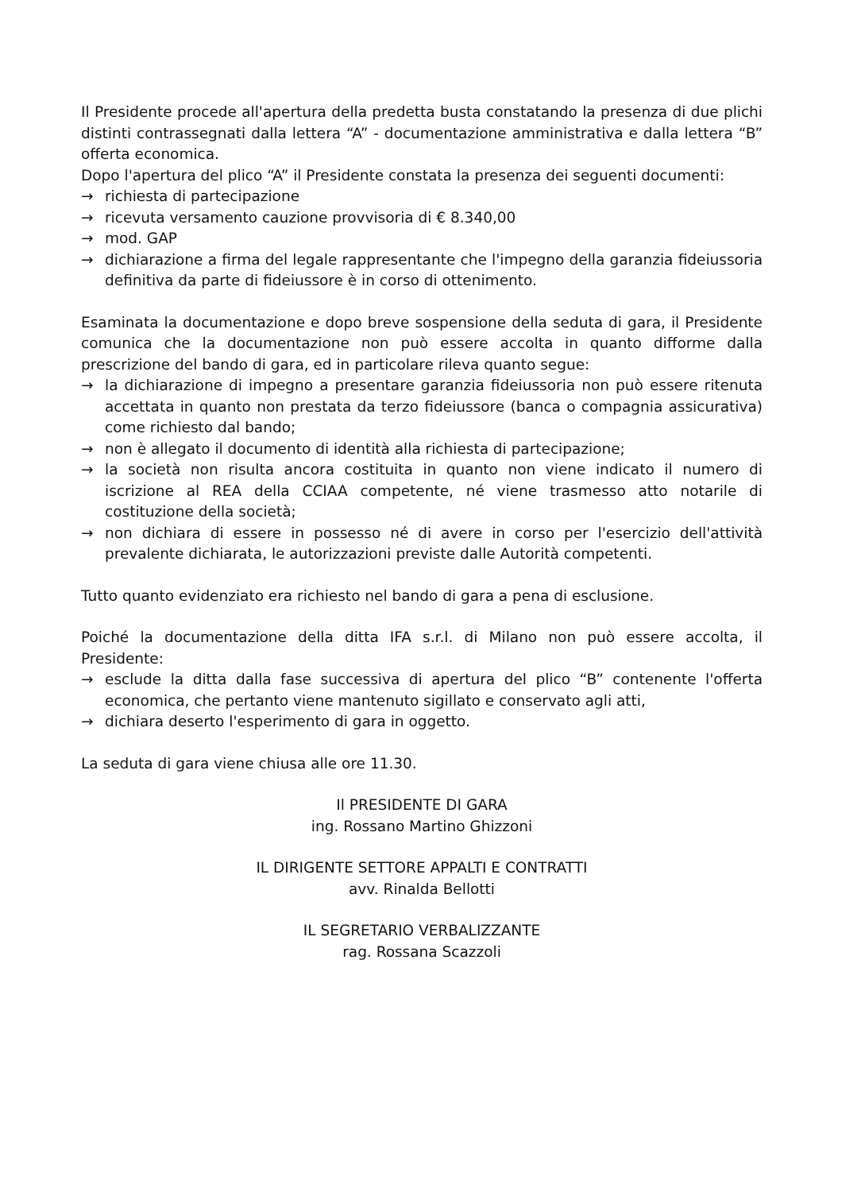Il Presidente procede all'apertura della predetta busta constatando la presenza di due plichi distinti contrassegnati dalla lettera “A” - documentazione amministrativa e dalla lettera “B” offerta economica.
Dopo l'apertura del plico “A” il Presidente constata la presenza dei seguenti documenti:
→ richiesta di partecipazione
→ ricevuta versamento cauzione provvisoria di € 8.340,00
→ mod. GAP
→ dichiarazione a firma del legale rappresentante che l'impegno della garanzia fideiussoria definitiva da parte di fideiussore è in corso di ottenimento.
Esaminata la documentazione e dopo breve sospensione della seduta di gara, il Presidente comunica che la documentazione non può essere accolta in quanto difforme dalla prescrizione del bando di gara, ed in particolare rileva quanto segue:
→ la dichiarazione di impegno a presentare garanzia fideiussoria non può essere ritenuta accettata in quanto non prestata da terzo fideiussore (banca o compagnia assicurativa) come richiesto dal bando;
→ non è allegato il documento di identità alla richiesta di partecipazione;
→ la società non risulta ancora costituita in quanto non viene indicato il numero di iscrizione al REA della CCIAA competente, né viene trasmesso atto notarile di costituzione della società;
→ non dichiara di essere in possesso né di avere in corso per l'esercizio dell'attività prevalente dichiarata, le autorizzazioni previste dalle Autorità competenti.
Tutto quanto evidenziato era richiesto nel bando di gara a pena di esclusione.
Poiché la documentazione della ditta IFA s.r.l. di Milano non può essere accolta, il Presidente:
→ esclude la ditta dalla fase successiva di apertura del plico “B” contenente l'offerta economica, che pertanto viene mantenuto sigillato e conservato agli atti,
→ dichiara deserto l'esperimento di gara in oggetto.
La seduta di gara viene chiusa alle ore 11.30.
Il PRESIDENTE DI GARA
ing. Rossano Martino Ghizzoni
IL DIRIGENTE SETTORE APPALTI E CONTRATTI
avv. Rinalda Bellotti
IL SEGRETARIO VERBALIZZANTE
rag. Rossana Scazzoli